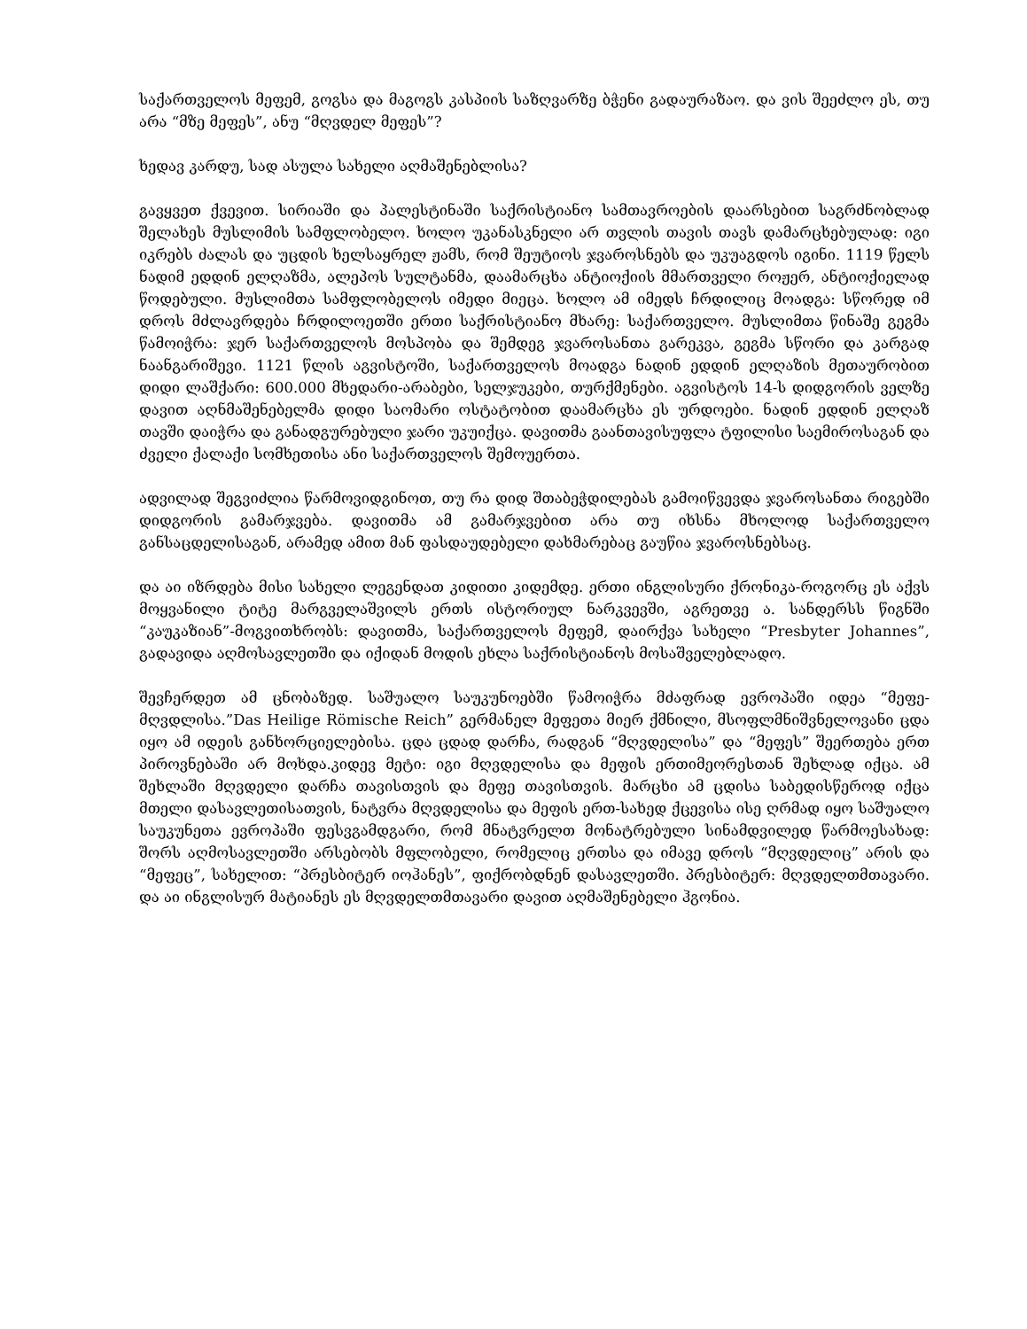საქართველოს მეფემ, გოგსა და მაგოგს კასპიის საზღვარზე ბჭენი გადაურაზაო. და ვის შეეძლო ეს, თუ არა “მზე მეფეს”, ანუ “მღვდელ მეფეს”?
ხედავ კარდუ, სად ასულა სახელი აღმაშენებლისა?
გავყვეთ ქვევით. სირიაში და პალესტინაში საქრისტიანო სამთავროების დაარსებით საგრძნობლად შელახეს მუსლიმის სამფლობელო. ხოლო უკანასკნელი არ თვლის თავის თავს დამარცხებულად: იგი იკრებს ძალას და უცდის ხელსაყრელ ჟამს, რომ შეუტიოს ჯვაროსნებს და უკუაგდოს იგინი. 1119 წელს ნადიმ ედდინ ელღაზმა, ალეპოს სულტანმა, დაამარცხა ანტიოქიის მმართველი როჟერ, ანტიოქიელად წოდებული. მუსლიმთა სამფლობელოს იმედი მიეცა. ხოლო ამ იმედს ჩრდილიც მოადგა: სწორედ იმ დროს მძლავრდება ჩრდილოეთში ერთი საქრისტიანო მხარე: საქართველო. მუსლიმთა წინაშე გეგმა წამოიჭრა: ჯერ საქართველოს მოსპობა და შემდეგ ჯვაროსანთა გარეკვა, გეგმა სწორი და კარგად ნაანგარიშევი. 1121 წლის აგვისტოში, საქართველოს მოადგა ნადინ ედდინ ელღაზის მეთაურობით დიდი ლაშქარი: 600.000 მხედარი-არაბები, სელჯუკები, თურქმენები. აგვისტოს 14-ს დიდგორის ველზე დავით აღნმაშენებელმა დიდი საომარი ოსტატობით დაამარცხა ეს ურდოები. ნადინ ედდინ ელღაზ თავში დაიჭრა და განადგურებული ჯარი უკუიქცა. დავითმა გაანთავისუფლა ტფილისი საემიროსაგან და ძველი ქალაქი სომხეთისა ანი საქართველოს შემოუერთა.
ადვილად შეგვიძლია წარმოვიდგინოთ, თუ რა დიდ შთაბეჭდილებას გამოიწვევდა ჯვაროსანთა რიგებში დიდგორის გამარჯვება. დავითმა ამ გამარჯვებით არა თუ იხსნა მხოლოდ საქართველო განსაცდელისაგან, არამედ ამით მან ფასდაუდებელი დახმარებაც გაუწია ჯვაროსნებსაც.
და აი იზრდება მისი სახელი ლეგენდათ კიდითი კიდემდე. ერთი ინგლისური ქრონიკა-როგორც ეს აქვს მოყვანილი ტიტე მარგველაშვილს ერთს ისტორიულ ნარკვევში, აგრეთვე ა. სანდერსს წიგნში “კაუკაზიან”-მოგვითხრობს: დავითმა, საქართველოს მეფემ, დაირქვა სახელი “Presbyter Johannes”, გადავიდა აღმოსავლეთში და იქიდან მოდის ეხლა საქრისტიანოს მოსაშველებლადო.
შევჩერდეთ ამ ცნობაზედ. საშუალო საუკუნოებში წამოიჭრა მძაფრად ევროპაში იდეა “მეფე-მღვდლისა.”Das Heilige Römische Reich” გერმანელ მეფეთა მიერ ქმნილი, მსოფლმნიშვნელოვანი ცდა იყო ამ იდეის განხორციელებისა. ცდა ცდად დარჩა, რადგან “მღვდელისა” და “მეფეს” შეერთება ერთ პიროვნებაში არ მოხდა.კიდევ მეტი: იგი მღვდელისა და მეფის ერთიმეორესთან შეხლად იქცა. ამ შეხლაში მღვდელი დარჩა თავისთვის და მეფე თავისთვის. მარცხი ამ ცდისა საბედისწეროდ იქცა მთელი დასავლეთისათვის, ნატვრა მღვდელისა და მეფის ერთ-სახედ ქცევისა ისე ღრმად იყო საშუალო საუკუნეთა ევროპაში ფესვგამდგარი, რომ მნატვრელთ მონატრებული სინამდვილედ წარმოესახად: შორს აღმოსავლეთში არსებობს მფლობელი, რომელიც ერთსა და იმავე დროს “მღვდელიც” არის და “მეფეც”, სახელით: “პრესბიტერ იოჰანეს”, ფიქრობდნენ დასავლეთში. პრესბიტერ: მღვდელთმთავარი. და აი ინგლისურ მატიანეს ეს მღვდელთმთავარი დავით აღმაშენებელი ჰგონია.